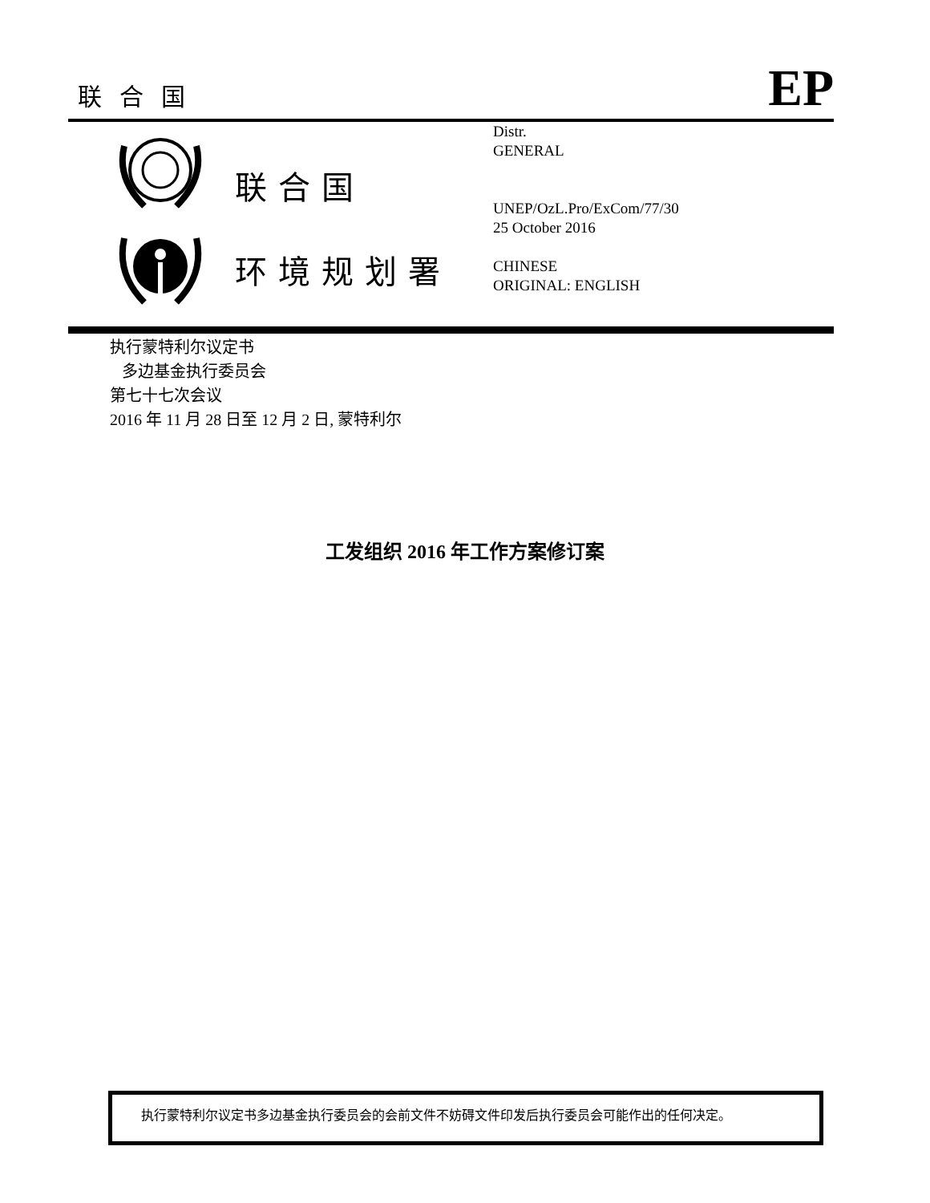联合国
EP
联合国
环境规划署
Distr.
GENERAL
UNEP/OzL.Pro/ExCom/77/30
25 October 2016
CHINESE
ORIGINAL: ENGLISH
执行蒙特利尔议定书
多边基金执行委员会
第七十七次会议
2016 年 11 月 28 日至 12 月 2 日, 蒙特利尔
工发组织 2016 年工作方案修订案
执行蒙特利尔议定书多边基金执行委员会的会前文件不妨碍文件印发后执行委员会可能作出的任何决定。